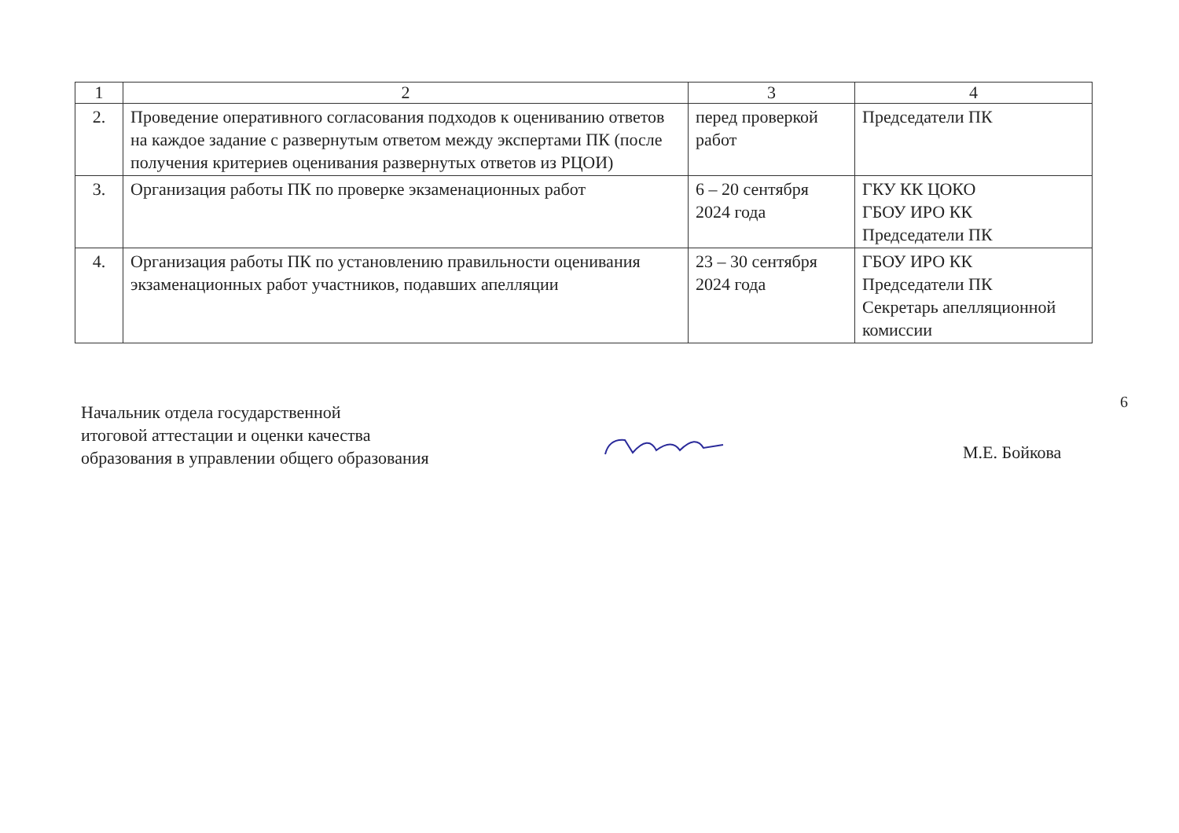| 1 | 2 | 3 | 4 |
| 2. | Проведение оперативного согласования подходов к оцениванию ответов на каждое задание с развернутым ответом между экспертами ПК (после получения критериев оценивания развернутых ответов из РЦОИ) | перед проверкой работ | Председатели ПК |
| 3. | Организация работы ПК по проверке экзаменационных работ | 6 – 20 сентября 2024 года | ГКУ КК ЦОКО ГБОУ ИРО КК Председатели ПК |
| 4. | Организация работы ПК по установлению правильности оценивания экзаменационных работ участников, подавших апелляции | 23 – 30 сентября 2024 года | ГБОУ ИРО КК Председатели ПК Секретарь апелляционной комиссии |
Начальник отдела государственной
итоговой аттестации и оценки качества
образования в управлении общего образования
М.Е. Бойкова
6